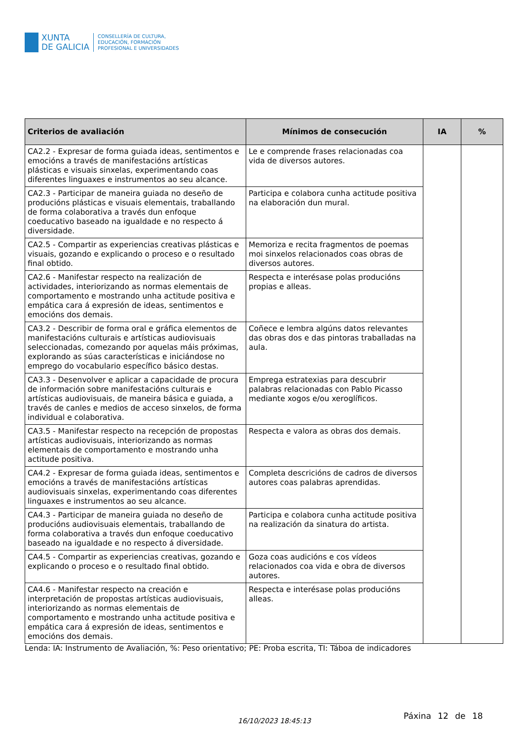XUNTA
DE GALICIA
CONSELLERÍA DE CULTURA,
EDUCACIÓN, FORMACIÓN
PROFESIONAL E UNIVERSIDADES
| Criterios de avaliación | Mínimos de consecución | IA | % |
| --- | --- | --- | --- |
| CA2.2 - Expresar de forma guiada ideas, sentimentos e emocións a través de manifestacións artísticas plásticas e visuais sinxelas, experimentando coas diferentes linguaxes e instrumentos ao seu alcance. | Le e comprende frases relacionadas coa vida de diversos autores. | | |
| CA2.3 - Participar de maneira guiada no deseño de producións plásticas e visuais elementais, traballando de forma colaborativa a través dun enfoque coeducativo baseado na igualdade e no respecto á diversidade. | Participa e colabora cunha actitude positiva na elaboración dun mural. | | |
| CA2.5 - Compartir as experiencias creativas plásticas e visuais, gozando e explicando o proceso e o resultado final obtido. | Memoriza e recita fragmentos de poemas moi sinxelos relacionados coas obras de diversos autores. | | |
| CA2.6 - Manifestar respecto na realización de actividades, interiorizando as normas elementais de comportamento e mostrando unha actitude positiva e empática cara á expresión de ideas, sentimentos e emocións dos demais. | Respecta e interésase polas producións propias e alleas. | | |
| CA3.2 - Describir de forma oral e gráfica elementos de manifestacións culturais e artísticas audiovisuais seleccionadas, comezando por aquelas máis próximas, explorando as súas características e iniciándose no emprego do vocabulario específico básico destas. | Coñece e lembra algúns datos relevantes das obras dos e das pintoras traballadas na aula. | | |
| CA3.3 - Desenvolver e aplicar a capacidade de procura de información sobre manifestacións culturais e artísticas audiovisuais, de maneira básica e guiada, a través de canles e medios de acceso sinxelos, de forma individual e colaborativa. | Emprega estratexias para descubrir palabras relacionadas con Pablo Picasso mediante xogos e/ou xeroglíficos. | | |
| CA3.5 - Manifestar respecto na recepción de propostas artísticas audiovisuais, interiorizando as normas elementais de comportamento e mostrando unha actitude positiva. | Respecta e valora as obras dos demais. | | |
| CA4.2 - Expresar de forma guiada ideas, sentimentos e emocións a través de manifestacións artísticas audiovisuais sinxelas, experimentando coas diferentes linguaxes e instrumentos ao seu alcance. | Completa descricións de cadros de diversos autores coas palabras aprendidas. | | |
| CA4.3 - Participar de maneira guiada no deseño de producións audiovisuais elementais, traballando de forma colaborativa a través dun enfoque coeducativo baseado na igualdade e no respecto á diversidade. | Participa e colabora cunha actitude positiva na realización da sinatura do artista. | | |
| CA4.5 - Compartir as experiencias creativas, gozando e explicando o proceso e o resultado final obtido. | Goza coas audicións e cos vídeos relacionados coa vida e obra de diversos autores. | | |
| CA4.6 - Manifestar respecto na creación e interpretación de propostas artísticas audiovisuais, interiorizando as normas elementais de comportamento e mostrando unha actitude positiva e empática cara á expresión de ideas, sentimentos e emocións dos demais. | Respecta e interésase polas producións alleas. | | |
Lenda: IA: Instrumento de Avaliación, %: Peso orientativo; PE: Proba escrita, TI: Táboa de indicadores
16/10/2023 18:45:13
Páxina 12 de 18